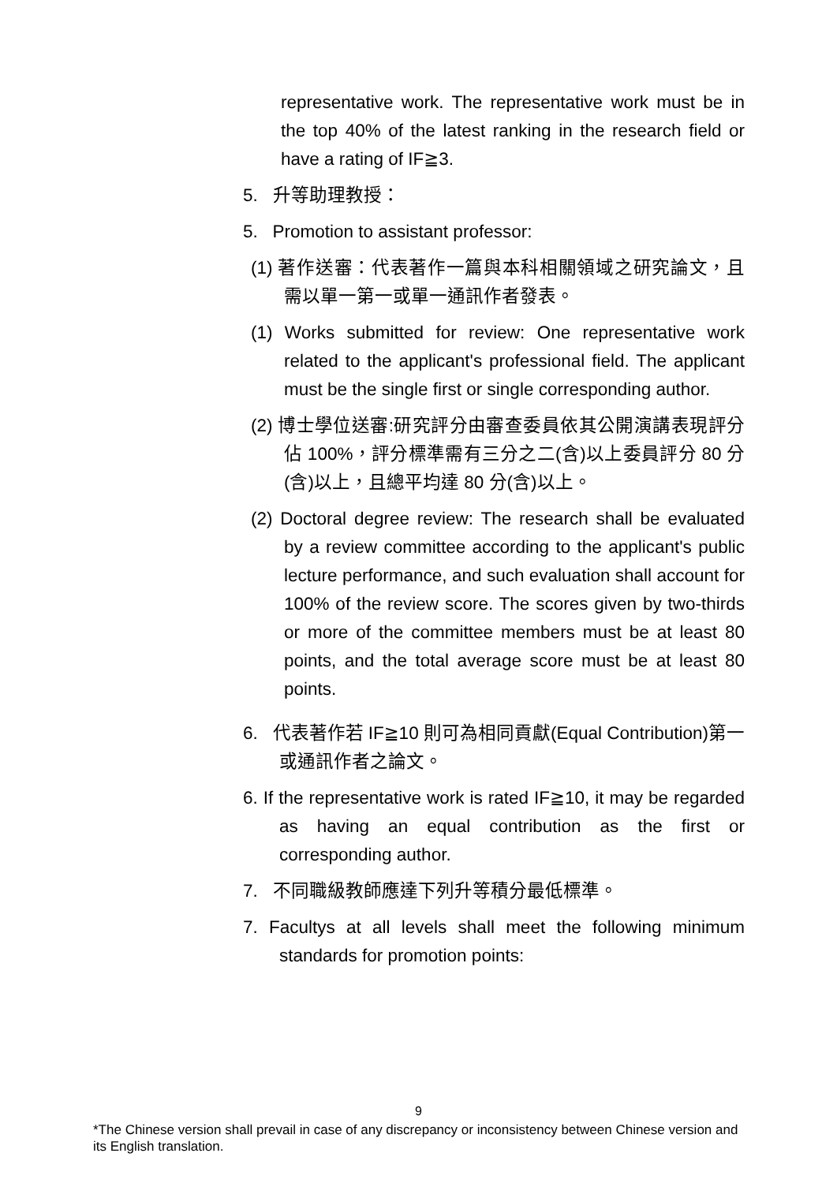representative work. The representative work must be in the top 40% of the latest ranking in the research field or have a rating of IF≧3.
5. 升等助理教授：
5. Promotion to assistant professor:
(1) 著作送審：代表著作一篇與本科相關領域之研究論文，且需以單一第一或單一通訊作者發表。
(1) Works submitted for review: One representative work related to the applicant's professional field. The applicant must be the single first or single corresponding author.
(2) 博士學位送審:研究評分由審查委員依其公開演講表現評分佔 100%，評分標準需有三分之二(含)以上委員評分 80 分(含)以上，且總平均達 80 分(含)以上。
(2) Doctoral degree review: The research shall be evaluated by a review committee according to the applicant's public lecture performance, and such evaluation shall account for 100% of the review score. The scores given by two-thirds or more of the committee members must be at least 80 points, and the total average score must be at least 80 points.
6. 代表著作若 IF≧10 則可為相同貢獻(Equal Contribution)第一或通訊作者之論文。
6. If the representative work is rated IF≧10, it may be regarded as having an equal contribution as the first or corresponding author.
7. 不同職級教師應達下列升等積分最低標準。
7. Facultys at all levels shall meet the following minimum standards for promotion points:
9
*The Chinese version shall prevail in case of any discrepancy or inconsistency between Chinese version and its English translation.